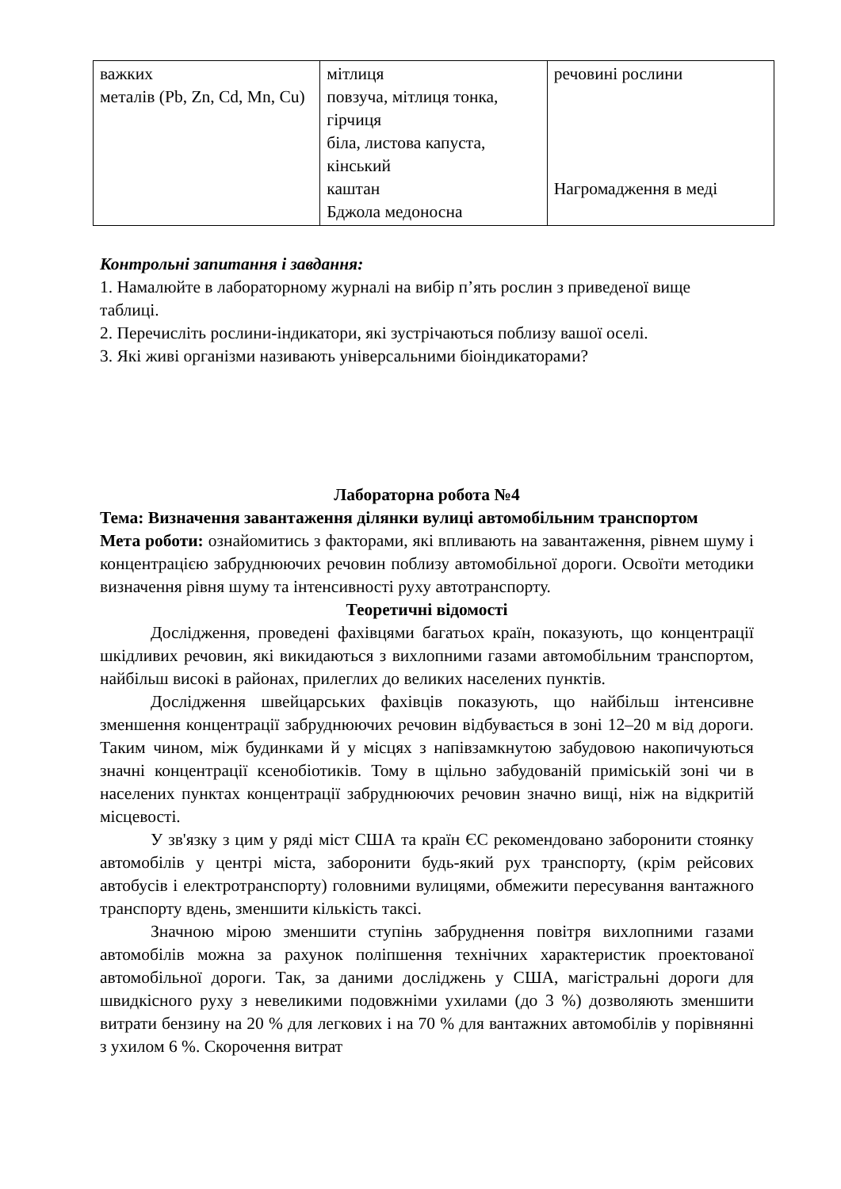| важких металів (Pb, Zn, Cd, Mn, Cu) | мітлиця повзуча, мітлиця тонка, гірчиця біла, листова капуста, кінський каштан Бджола медоносна | речовині рослини Нагромадження в меді |
Контрольні запитання і завдання:
1. Намалюйте в лабораторному журналі на вибір п’ять рослин з приведеної вище
таблиці.
2. Перечисліть рослини-індикатори, які зустрічаються поблизу вашої оселі.
3. Які живі організми називають універсальними біоіндикаторами?
Лабораторна робота №4
Тема: Визначення завантаження ділянки вулиці автомобільним транспортом
Мета роботи: ознайомитись з факторами, які впливають на завантаження, рівнем шуму і концентрацією забруднюючих речовин поблизу автомобільної дороги. Освоїти методики визначення рівня шуму та інтенсивності руху автотранспорту.
Теоретичні відомості
Дослідження, проведені фахівцями багатьох країн, показують, що концентрації шкідливих речовин, які викидаються з вихлопними газами автомобільним транспортом, найбільш високі в районах, прилеглих до великих населених пунктів.
Дослідження швейцарських фахівців показують, що найбільш інтенсивне зменшення концентрації забруднюючих речовин відбувається в зоні 12–20 м від дороги. Таким чином, між будинками й у місцях з напівзамкнутою забудовою накопичуються значні концентрації ксенобіотиків. Тому в щільно забудованій приміській зоні чи в населених пунктах концентрації забруднюючих речовин значно вищі, ніж на відкритій місцевості.
У зв'язку з цим у ряді міст США та країн ЄС рекомендовано заборонити стоянку автомобілів у центрі міста, заборонити будь-який рух транспорту, (крім рейсових автобусів і електротранспорту) головними вулицями, обмежити пересування вантажного транспорту вдень, зменшити кількість таксі.
Значною мірою зменшити ступінь забруднення повітря вихлопними газами автомобілів можна за рахунок поліпшення технічних характеристик проектованої автомобільної дороги. Так, за даними досліджень у США, магістральні дороги для швидкісного руху з невеликими подовжніми ухилами (до 3 %) дозволяють зменшити витрати бензину на 20 % для легкових і на 70 % для вантажних автомобілів у порівнянні з ухилом 6 %. Скорочення витрат